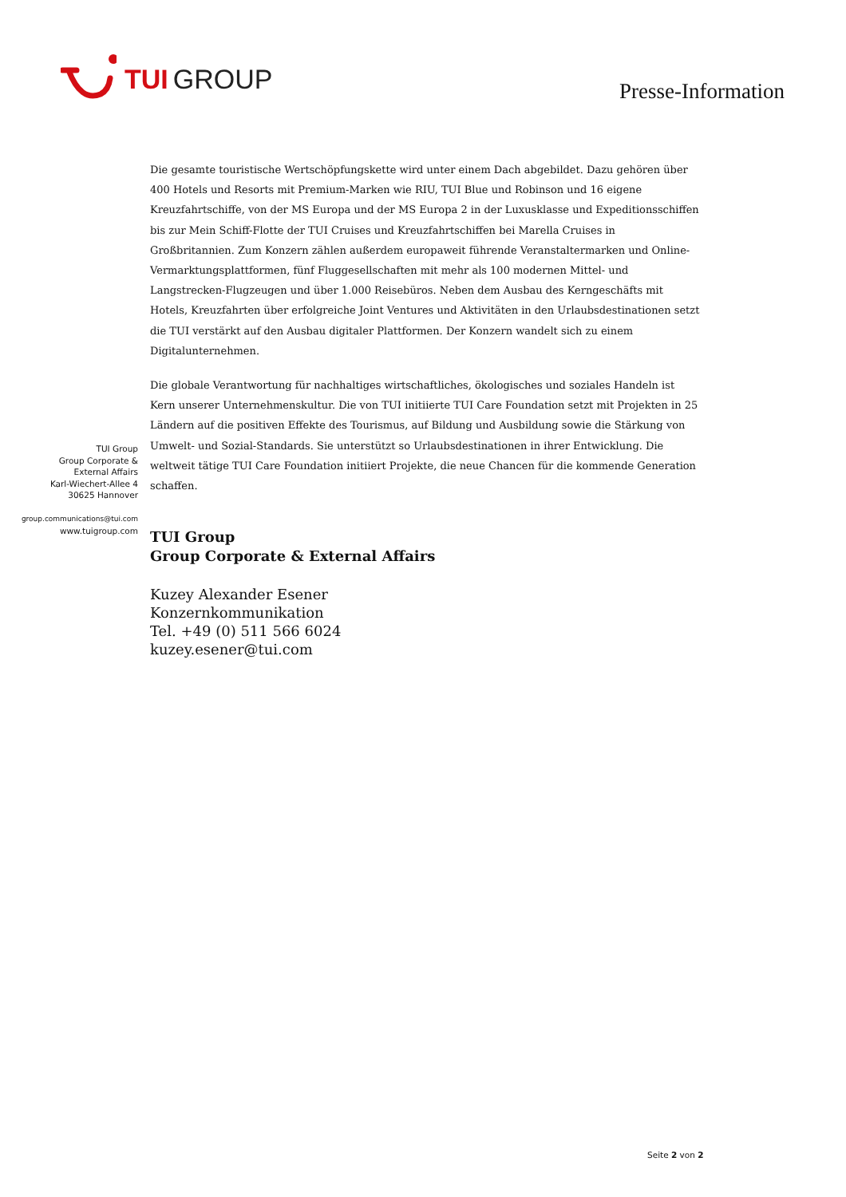TUI GROUP
Presse-Information
Die gesamte touristische Wertschöpfungskette wird unter einem Dach abgebildet. Dazu gehören über 400 Hotels und Resorts mit Premium-Marken wie RIU, TUI Blue und Robinson und 16 eigene Kreuzfahrtschiffe, von der MS Europa und der MS Europa 2 in der Luxusklasse und Expeditionsschiffen bis zur Mein Schiff-Flotte der TUI Cruises und Kreuzfahrtschiffen bei Marella Cruises in Großbritannien. Zum Konzern zählen außerdem europaweit führende Veranstaltermarken und Online-Vermarktungsplattformen, fünf Fluggesellschaften mit mehr als 100 modernen Mittel- und Langstrecken-Flugzeugen und über 1.000 Reisebüros. Neben dem Ausbau des Kerngeschäfts mit Hotels, Kreuzfahrten über erfolgreiche Joint Ventures und Aktivitäten in den Urlaubsdestinationen setzt die TUI verstärkt auf den Ausbau digitaler Plattformen. Der Konzern wandelt sich zu einem Digitalunternehmen.
Die globale Verantwortung für nachhaltiges wirtschaftliches, ökologisches und soziales Handeln ist Kern unserer Unternehmenskultur. Die von TUI initiierte TUI Care Foundation setzt mit Projekten in 25 Ländern auf die positiven Effekte des Tourismus, auf Bildung und Ausbildung sowie die Stärkung von Umwelt- und Sozial-Standards. Sie unterstützt so Urlaubsdestinationen in ihrer Entwicklung. Die weltweit tätige TUI Care Foundation initiiert Projekte, die neue Chancen für die kommende Generation schaffen.
TUI Group
Group Corporate & External Affairs
Kuzey Alexander Esener
Konzernkommunikation
Tel. +49 (0) 511 566 6024
kuzey.esener@tui.com
TUI Group
Group Corporate &
External Affairs
Karl-Wiechert-Allee 4
30625 Hannover
group.communications@tui.com
www.tuigroup.com
Seite 2 von 2